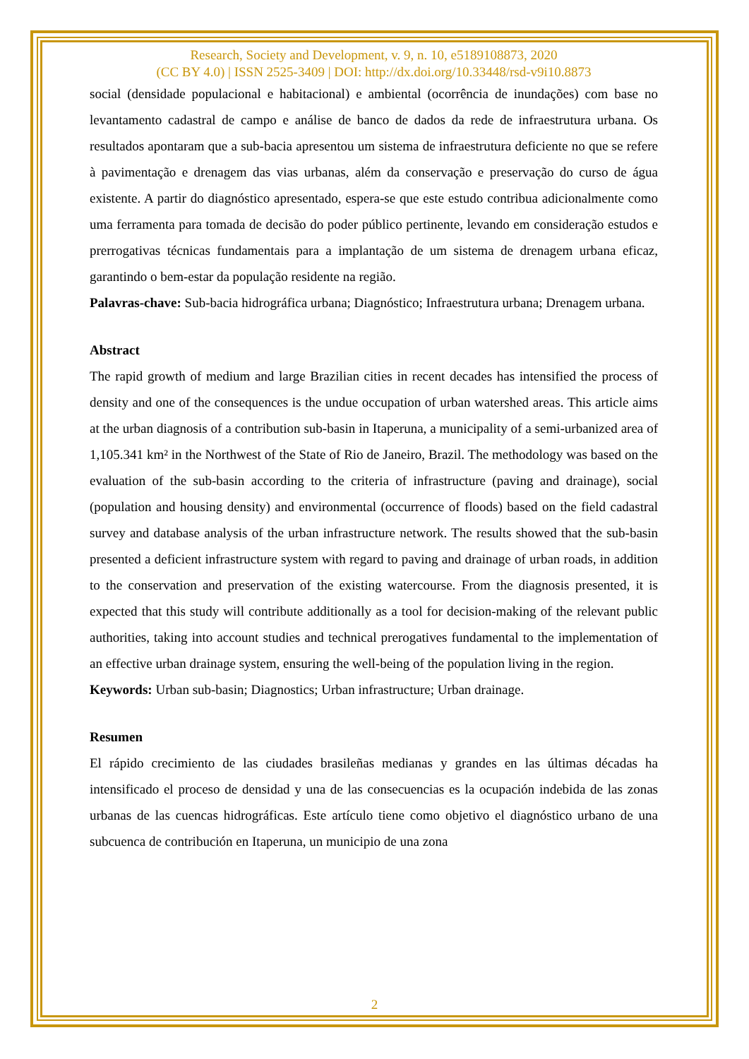Research, Society and Development, v. 9, n. 10, e5189108873, 2020
(CC BY 4.0) | ISSN 2525-3409 | DOI: http://dx.doi.org/10.33448/rsd-v9i10.8873
social (densidade populacional e habitacional) e ambiental (ocorrência de inundações) com base no levantamento cadastral de campo e análise de banco de dados da rede de infraestrutura urbana. Os resultados apontaram que a sub-bacia apresentou um sistema de infraestrutura deficiente no que se refere à pavimentação e drenagem das vias urbanas, além da conservação e preservação do curso de água existente. A partir do diagnóstico apresentado, espera-se que este estudo contribua adicionalmente como uma ferramenta para tomada de decisão do poder público pertinente, levando em consideração estudos e prerrogativas técnicas fundamentais para a implantação de um sistema de drenagem urbana eficaz, garantindo o bem-estar da população residente na região.
Palavras-chave: Sub-bacia hidrográfica urbana; Diagnóstico; Infraestrutura urbana; Drenagem urbana.
Abstract
The rapid growth of medium and large Brazilian cities in recent decades has intensified the process of density and one of the consequences is the undue occupation of urban watershed areas. This article aims at the urban diagnosis of a contribution sub-basin in Itaperuna, a municipality of a semi-urbanized area of 1,105.341 km² in the Northwest of the State of Rio de Janeiro, Brazil. The methodology was based on the evaluation of the sub-basin according to the criteria of infrastructure (paving and drainage), social (population and housing density) and environmental (occurrence of floods) based on the field cadastral survey and database analysis of the urban infrastructure network. The results showed that the sub-basin presented a deficient infrastructure system with regard to paving and drainage of urban roads, in addition to the conservation and preservation of the existing watercourse. From the diagnosis presented, it is expected that this study will contribute additionally as a tool for decision-making of the relevant public authorities, taking into account studies and technical prerogatives fundamental to the implementation of an effective urban drainage system, ensuring the well-being of the population living in the region.
Keywords: Urban sub-basin; Diagnostics; Urban infrastructure; Urban drainage.
Resumen
El rápido crecimiento de las ciudades brasileñas medianas y grandes en las últimas décadas ha intensificado el proceso de densidad y una de las consecuencias es la ocupación indebida de las zonas urbanas de las cuencas hidrográficas. Este artículo tiene como objetivo el diagnóstico urbano de una subcuenca de contribución en Itaperuna, un municipio de una zona
2